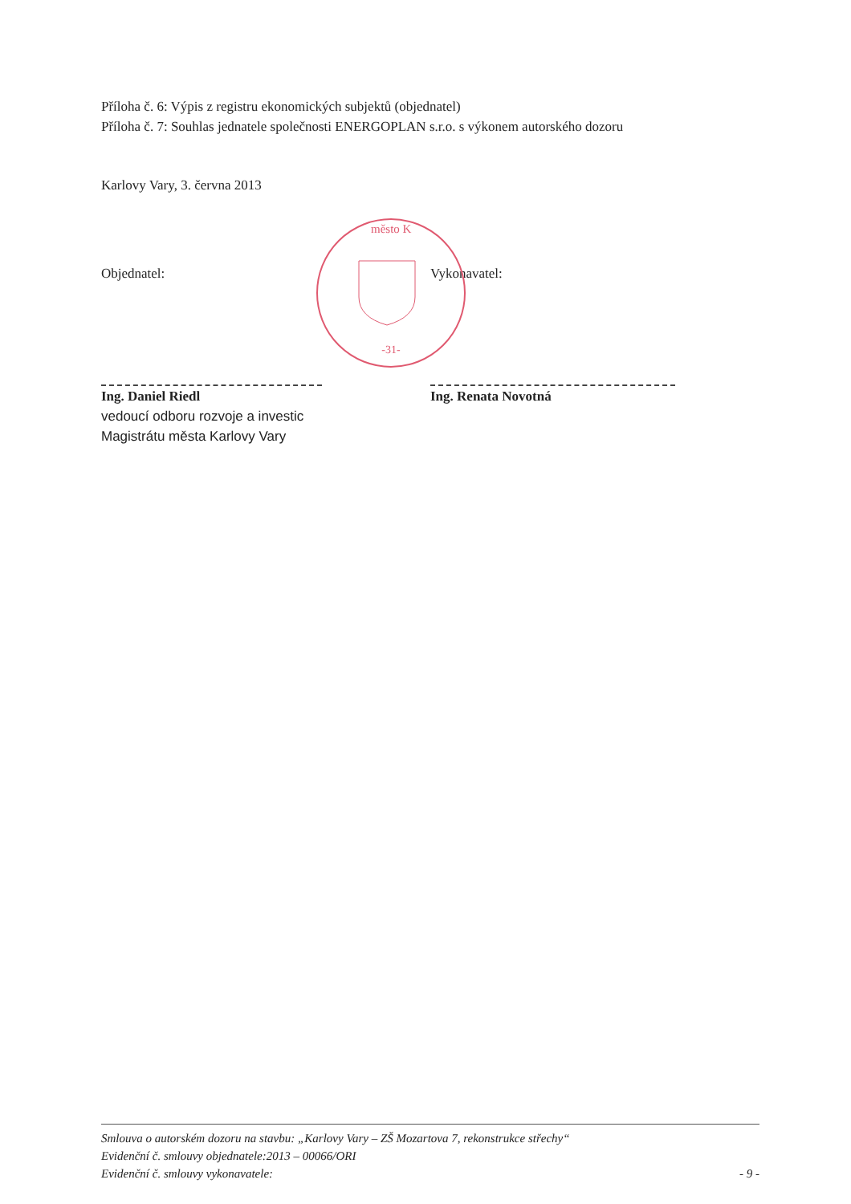Příloha č. 6: Výpis z registru ekonomických subjektů (objednatel)
Příloha č. 7: Souhlas jednatele společnosti ENERGOPLAN s.r.o. s výkonem autorského dozoru
Karlovy Vary, 3. června 2013
Objednatel: Vykonavatel:
Ing. Daniel Riedl
vedoucí odboru rozvoje a investic
Magistrátu města Karlovy Vary
Ing. Renata Novotná
-31-
město K
Smlouva o autorském dozoru na stavbu: „Karlovy Vary – ZŠ Mozartova 7, rekonstrukce střechy“
Evidenční č. smlouvy objednatele:2013 – 00066/ORI
Evidenční č. smlouvy vykonavatele: - 9 -